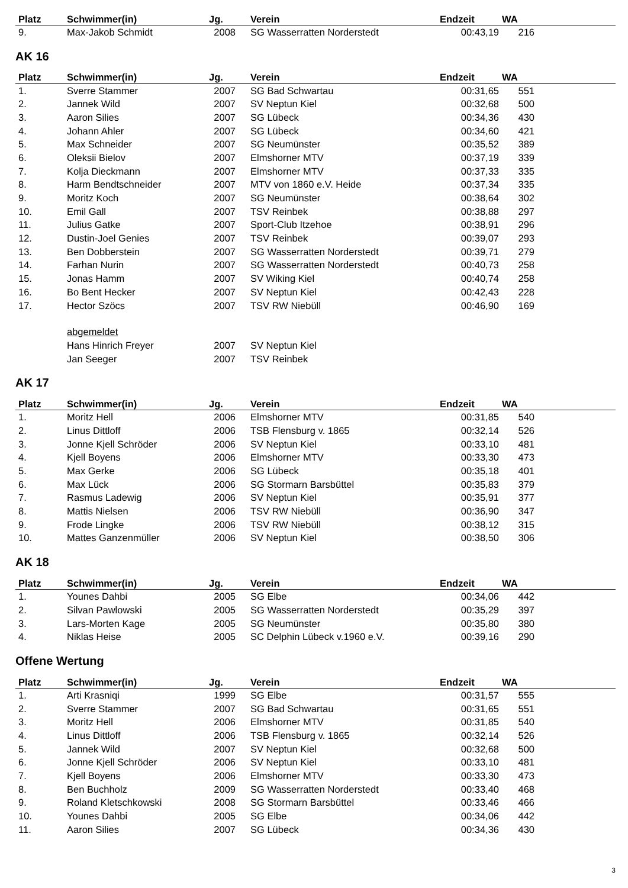| Platz | Schwimmer(in) | Jg. | | Verein | Endzeit | WA | |
| --- | --- | --- | --- | --- | --- | --- | --- |
| 9. | Max-Jakob Schmidt | 2008 | | SG Wasserratten Norderstedt | 00:43,19 | 216 | |
AK 16
| Platz | Schwimmer(in) | Jg. | | Verein | Endzeit | WA | |
| --- | --- | --- | --- | --- | --- | --- | --- |
| 1. | Sverre Stammer | 2007 | | SG Bad Schwartau | 00:31,65 | 551 | |
| 2. | Jannek Wild | 2007 | | SV Neptun Kiel | 00:32,68 | 500 | |
| 3. | Aaron Silies | 2007 | | SG Lübeck | 00:34,36 | 430 | |
| 4. | Johann Ahler | 2007 | | SG Lübeck | 00:34,60 | 421 | |
| 5. | Max Schneider | 2007 | | SG Neumünster | 00:35,52 | 389 | |
| 6. | Oleksii Bielov | 2007 | | Elmshorner MTV | 00:37,19 | 339 | |
| 7. | Kolja Dieckmann | 2007 | | Elmshorner MTV | 00:37,33 | 335 | |
| 8. | Harm Bendtschneider | 2007 | | MTV von 1860 e.V. Heide | 00:37,34 | 335 | |
| 9. | Moritz Koch | 2007 | | SG Neumünster | 00:38,64 | 302 | |
| 10. | Emil Gall | 2007 | | TSV Reinbek | 00:38,88 | 297 | |
| 11. | Julius Gatke | 2007 | | Sport-Club Itzehoe | 00:38,91 | 296 | |
| 12. | Dustin-Joel Genies | 2007 | | TSV Reinbek | 00:39,07 | 293 | |
| 13. | Ben Dobberstein | 2007 | | SG Wasserratten Norderstedt | 00:39,71 | 279 | |
| 14. | Farhan Nurin | 2007 | | SG Wasserratten Norderstedt | 00:40,73 | 258 | |
| 15. | Jonas Hamm | 2007 | | SV Wiking Kiel | 00:40,74 | 258 | |
| 16. | Bo Bent Hecker | 2007 | | SV Neptun Kiel | 00:42,43 | 228 | |
| 17. | Hector Szöcs | 2007 | | TSV RW Niebüll | 00:46,90 | 169 | |
| | abgemeldet | | | | | | |
| | Hans Hinrich Freyer | 2007 | | SV Neptun Kiel | | | |
| | Jan Seeger | 2007 | | TSV Reinbek | | | |
AK 17
| Platz | Schwimmer(in) | Jg. | | Verein | Endzeit | WA | |
| --- | --- | --- | --- | --- | --- | --- | --- |
| 1. | Moritz Hell | 2006 | | Elmshorner MTV | 00:31,85 | 540 | |
| 2. | Linus Dittloff | 2006 | | TSB Flensburg v. 1865 | 00:32,14 | 526 | |
| 3. | Jonne Kjell Schröder | 2006 | | SV Neptun Kiel | 00:33,10 | 481 | |
| 4. | Kjell Boyens | 2006 | | Elmshorner MTV | 00:33,30 | 473 | |
| 5. | Max Gerke | 2006 | | SG Lübeck | 00:35,18 | 401 | |
| 6. | Max Lück | 2006 | | SG Stormarn Barsbüttel | 00:35,83 | 379 | |
| 7. | Rasmus Ladewig | 2006 | | SV Neptun Kiel | 00:35,91 | 377 | |
| 8. | Mattis Nielsen | 2006 | | TSV RW Niebüll | 00:36,90 | 347 | |
| 9. | Frode Lingke | 2006 | | TSV RW Niebüll | 00:38,12 | 315 | |
| 10. | Mattes Ganzenmüller | 2006 | | SV Neptun Kiel | 00:38,50 | 306 | |
AK 18
| Platz | Schwimmer(in) | Jg. | | Verein | Endzeit | WA | |
| --- | --- | --- | --- | --- | --- | --- | --- |
| 1. | Younes Dahbi | 2005 | | SG Elbe | 00:34,06 | 442 | |
| 2. | Silvan Pawlowski | 2005 | | SG Wasserratten Norderstedt | 00:35,29 | 397 | |
| 3. | Lars-Morten Kage | 2005 | | SG Neumünster | 00:35,80 | 380 | |
| 4. | Niklas Heise | 2005 | | SC Delphin Lübeck v.1960 e.V. | 00:39,16 | 290 | |
Offene Wertung
| Platz | Schwimmer(in) | Jg. | | Verein | Endzeit | WA | |
| --- | --- | --- | --- | --- | --- | --- | --- |
| 1. | Arti Krasniqi | 1999 | | SG Elbe | 00:31,57 | 555 | |
| 2. | Sverre Stammer | 2007 | | SG Bad Schwartau | 00:31,65 | 551 | |
| 3. | Moritz Hell | 2006 | | Elmshorner MTV | 00:31,85 | 540 | |
| 4. | Linus Dittloff | 2006 | | TSB Flensburg v. 1865 | 00:32,14 | 526 | |
| 5. | Jannek Wild | 2007 | | SV Neptun Kiel | 00:32,68 | 500 | |
| 6. | Jonne Kjell Schröder | 2006 | | SV Neptun Kiel | 00:33,10 | 481 | |
| 7. | Kjell Boyens | 2006 | | Elmshorner MTV | 00:33,30 | 473 | |
| 8. | Ben Buchholz | 2009 | | SG Wasserratten Norderstedt | 00:33,40 | 468 | |
| 9. | Roland Kletschkowski | 2008 | | SG Stormarn Barsbüttel | 00:33,46 | 466 | |
| 10. | Younes Dahbi | 2005 | | SG Elbe | 00:34,06 | 442 | |
| 11. | Aaron Silies | 2007 | | SG Lübeck | 00:34,36 | 430 | |
3